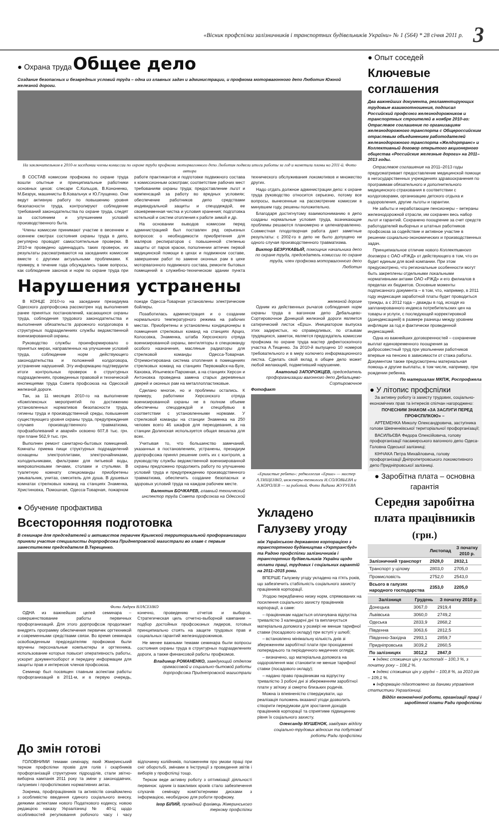«Вісник профспілки залізничників і транспортних будівельників України» № 1 (564) * 28 січня 2011 р. 3
● Охрана труда
Общее дело
Создание безопасных и безвредных условий труда – одна из главных задач и администрации, и профкома моторвагонного депо Люботин Южной железной дороги.
На заключительном в 2010-м заседании члены комиссии по охране труда профкома моторвагонного депо Люботин подвели итоги работы за год и наметили планы на 2011-й. Фото автора
В СОСТАВ комиссии профкома по охране труда вошли опытные и принципиальные работники основных цехов: слесари С.Кольцов, В.Кононенко, М.Безрук, машинисты В.Ковальчук и Ю.Глущенко. Они ведут активную работу по повышению уровня безопасности труда, контролируют соблюдение требований законодательства по охране труда, следят за состоянием и улучшением условий производственного быта.
Члены комиссии принимают участие в весеннем и осеннем смотрах состояния охраны труда в депо, регулярно проводят самостоятельные проверки. В 2010-м проведено одиннадцать таких проверок, их результаты рассматриваются на заседаниях комиссии вместе с другими актуальными проблемами. К примеру, в течение года обсуждались такие вопросы, как соблюдение законов и норм по охране труда при работе практикантов и подготовке подвижного состава к комиссионным осмотрам; соответствие рабочих мест требованиям охраны труда; предоставление льгот и компенсаций за работу во вредных условиях; обеспечение работников депо средствами индивидуальной защиты и спецодеждой, ее своевременная чистка и условия хранения; подготовка котельной и систем отопления к работе зимой и др.
На основании выводов комиссии перед администрацией был поставлен ряд серьезных вопросов: о необходимости приобретения для маляров респираторов с повышенной степенью защиты от паров краски, пополнении аптечек первой медицинской помощи в цехах и подвижном составе, завершении работ по замене оконных рам в цехе моторвагонного подвижного состава, ремонте бытовых помещений в служебно-техническом здании пункта технического обслуживания локомотивов и множество других.
Надо отдать должное администрации депо: к охране труда руководство относится серьезно, потому все вопросы, вынесенные на рассмотрение комиссии в минувшем году, решены положительно.
Благодаря достигнутому взаимопониманию в депо созданы нормальные условия труда, возникающие проблемы решаются планомерно и целенаправленно. Совместная плодотворная работа дает заметные результаты: с 2002-го в депо не было допущено ни одного случая производственного травматизма.
Виктор БЕЗРУКАВЫЙ, помощник начальника депо по охране труда, председатель комиссии по охране труда, член профкома моторвагонного депо Люботин
Нарушения устранены
В КОНЦЕ 2010-го на заседании президиума Одесского дорпрофсожа рассмотрен ход выполнения ранее принятых постановлений, касающихся охраны труда, соблюдения трудового законодательства и выполнения обязательств дорожного колдоговора в структурных подразделениях службы ведомственной военизированной охраны.
Руководство службы проинформировало о принятых мерах, направленных на улучшение условий труда, соблюдение норм действующего законодательства и положений колдоговора, устранение нарушений. Эту информацию подтвердили итоги контрольных проверок в структурных подразделениях, проведенных правовой и технической инспекциями труда Совета профсоюза на Одесской железной дороге.
Так, за 11 месяцев 2010-го на выполнение «Комплексных мероприятий по достижению установленных нормативов безопасности труда, гигиены труда и производственной среды, повышения существующего уровня охраны труда, предупреждения случаев производственного травматизма, профзаболеваний и аварий» освоено 607,8 тыс. грн. при плане 562,9 тыс. грн.
Выполнен ремонт санитарно-бытовых помещений. Комнаты приема пищи структурных подразделений оснащены электроплитами, электрочайниками, холодильниками, фильтрами для питьевой воды, микроволновыми печами, столами и стульями. В туалетную комнату спецкоманды приобретены умывальник, унитаз, смеситель для душа. В душевых комнатах стрелковых команд на станциях Знаменка, Христиновка, Помошная, Одесса-Товарная, пожарном поезде Одесса-Товарная установлены электрические бойлеры.
Позаботилась администрация и о создании нормального температурного режима на рабочих местах. Приобретены и установлены кондиционеры в помещения стрелковых команд на станциях Арциз, Колосовка, Знаменка, штаба Херсонского отряда военизированной охраны, вентиляторы в спецкоманду особого назначения, масляные радиаторы для стрелковой команды Одесса-Товарная. Отремонтирована система отопления в помещениях стрелковых команд на станциях Первомайск-на-Буге, Каховка, Ильичевск-Паромная, а на станциях Херсон и Антоновка проведена замена старых деревянных дверей и оконных рам на металлопластиковые.
Сделано многое, но и проблемы остались. К примеру, работники Херсонского отряда военизированной охраны не в полном объеме обеспечены спецодеждой и спецобувью в соответствии с установленными нормами. У стрелковой команды на станции Знаменка на 250 человек всего 46 шкафов для переодевания, а на станции Долинская используется общая вешалка для всех.
Учитывая то, что большинство замечаний, указанных в постановлениях, устранены, президиум дорпрофсожа принял решение снять их с контроля, а руководству службы ведомственной военизированной охраны предложено продолжить работу по улучшению условий труда и предупреждению производственного травматизма, обеспечить создание безопасных и здоровых условий труда на каждом рабочем месте.
Валентин БОЧКАРЕВ, главный технический инспектор труда Совета профсоюза на Одесской железной дороге
Одним из действенных рычагов соблюдения норм охраны труда в вагонном депо Дебальцево-Сортировочное Донецкой железной дороги является сатирический листок «Ерш». Инициатором выпуска этих задиристых, но справедливых, по отзывам трудящихся, заметок, является председатель комиссии профкома по охране труда мастер дефектоскопного участка А.Тищенко. За 2010-й выпущено 10 номеров требовательного и в меру колючего информационного листка. Сделать свой вклад в общее дело может любой желающий, подметивший нарушение.
Анатолий ЗАПОРОЖЦЕВ, председатель профорганизации вагонного депо Дебальцево-Сортировочное
Фотофакт
«Ершистые ребята»: редколлегия «Ерша» — мастер А.ТИЩЕНКО, инженеры-технологи И.СОЛОВЬЕВА и А.КОРОЛЕВ — за работой. Фото Вадима ЖУРУЕВА
● Обучение профактива
Всесторонняя подготовка
В семинаре для председателей и активистов первичек Крымской территориальной профорганизации приняли участие специалисты дорпрофсожа Приднепровской магистрали во главе с первым заместителем председателя В.Терещенко.
Фото Андрея ВЛАСЕНКО
ОДНА из важнейших целей семинара – совершенствование работы первичных профорганизаций. Для этого дорпрофсож продолжает внедрять программу обеспечения первичек оргтехникой и современными средствами связи. Во время семинара освобожденным председателям профкомов были вручены персональные компьютеры и оргтехника, использование которых повысит оперативность работы, ускорит документооборот и передачу информации для защиты прав и интересов членов профсоюза.
Семинар был посвящен главным аспектам работы профорганизаций в 2011-м, и в первую очередь, конечно, проведению отчетов и выборов. Стратегическая цель отчетно-выборной кампании – подбор достойных профсоюзных лидеров, готовых принципиально стоять на защите трудовых прав и социальных гарантий железнодорожников.
Не менее важными темами семинара были вопросы состояния охраны труда в структурных подразделениях дороги, а также финансовой работы профкомов.
Владимир РОМАНЕНКО, заведующий отделом оргмассовой и социально-бытовой работы дорпрофсожа Приднепровской магистрали
Укладено Галузеву угоду
між Українською державною корпорацією з транспортного будівництва «Укртрансбуд» та Радою профспілки залізничників і транспортних будівельників України щодо оплати праці, трудових і соціальних гарантій на 2011–2015 роки.
ВПЕРШЕ Галузеву угоду укладено на п'ять років, що забезпечить стабільність соціального захисту працівників корпорації.
Угодою передбачено низку норм, спрямованих на посилення соціального захисту працівників корпорації, а саме:
– працівникам надається оплачувана відпустка тривалістю 3 календарні дні та виплачується матеріальна допомога у розмірі не менше тарифної ставки (посадового окладу) при вступі у шлюб;
– встановлено мінімальну кількість днів зі збереженням заробітної плати при проходженні попереднього та періодичного медичних оглядів;
– визначено, що матеріальна допомога на оздоровлення має становити не менше тарифної ставки (посадового окладу);
– надано право працівникам на відпустку тривалістю 3 робочі дні зі збереженням заробітної плати у зв'язку зі смертю близьких родичів.
Можна із впевненістю стверджувати, що реалізація положень вказаної угоди дозволить створити передумови для зростання доходів працівників корпорації та сприятиме підвищенню рівня їх соціального захисту.
Олександр МУШЕНОК, завідувач відділу соціально-трудових відносин та побутової роботи Ради профспілки
До змін готові
ГОЛОВНИМИ темами семінару, який Жмеринський терком профспілки провів для голів і скарбників профорганізацій структурних підрозділів, стали звітно-виборна кампанія 2011 року та зміни у законодавчих, галузевих і профспілкових нормативних актах.
Зокрема, профпрацівників та активістів ознайомлено з особливістю введення єдиного соціального внеску, деякими аспектами нового Податкового кодексу, новою редакцією наказу Укрзалізниці № 40-Ц щодо особливостей регулювання робочого часу і часу відпочинку колійників, положенням про умови праці при сніг оборотьбі, змінами в Інструкції з проведення звітів і виборів у профспілці тощо.
Терком веде активну роботу з оптимізації діяльності первинок: одним із важливих кроків стало забезпечення слухачів семінару комп'ютерними дисками з інформацією, необхідною для роботи профкому.
Ігор БІЛИЙ, провідний фахівець Жмеринського теркому профспілки
● Опыт соседей
Ключевые соглашения
Два важнейших документа, регламентирующих трудовые взаимоотношения, подписал Российский профсоюз железнодорожников и транспортных строителей в ноябре 2010-го: Отраслевое соглашение по организациям железнодорожного транспорта с Общероссийским отраслевым объединением работодателей железнодорожного транспорта «Желдортранс» и Коллективный договор открытого акционерного общества «Российские железные дороги» на 2011–2013 годы.
Отраслевое соглашение на 2011–2013 годы предусматривает предоставление медицинской помощи в негосударственных учреждениях здравоохранения по программам обязательного и дополнительного медицинского страхования в соответствии с колдоговорами, организацию детского отдыха и оздоровления, другие льготы и гарантии.
Не забыты и неработающие пенсионеры – ветераны железнодорожной отрасли, им сохранен весь набор льгот и гарантий. Сохранено поощрение за счет средств работодателей выборных и штатных работников профсоюза за содействие и активное участие в решении социально-экономических и производственных задач.
Принципиальное отличие нового Коллективного договора с ОАО «РЖД» от действующего в том, что он будет единым для всей компании. При этом предусмотрено, что региональные особенности могут быть закреплены отдельными локальными нормативными актами ОАО «РЖД» и его филиалов в пределах их бюджетов. Основные моменты подписанного документа – в том, что, например, в 2011 году индексация заработной платы будет проводиться трижды, а с 2012 года – дважды в год, исходя из запланированного индекса потребительских цен на товары и услуги, с последующей корректировкой (доиндексацией) в размере разницы между уровнем инфляции за год и фактически проведенной индексацией.
Одна из важнейших договоренностей – сохранение выплат единовременного поощрения за добросовестный труд при увольнении работников впервые на пенсию в зависимости от стажа работы. Документом также предусмотрены материальная помощь и другие выплаты, в том числе, например, при рождении ребенка.
По материалам МКПЖ, Роспрофжела
● У літопис профспілки
За активну роботу із захисту трудових, соціально-економічних прав та інтересів спілчан нагороджено:
ПОЧЕСНИМ ЗНАКОМ «ЗА ЗАСЛУГИ ПЕРЕД ПРОФСПІЛКОЮ» –
АРТЕМЕНКА Миколу Олександровича, заступника голови Шевченківської територіальної профорганізації;
ВАСИЛЬЄВА Федора Олексійовича, голову профорганізації пасажирського вагонного депо Одеса-Головна Одеської залізниці;
КІНЧАКА Петра Михайловича, голову профорганізації Дніпропетровського локомотивного депо Придніпровської залізниці.
● Заробітна плата – основна гарантія
Середня заробітна плата працівників (грн.)
| | Листопад | З початку 2010 р. |
| --- | --- | --- |
| Залізничний транспорт | 2928,0 | 2832,1 |
| Транспорт у цілому | 2803,0 | 2705,0 |
| Промисловість | 2752,0 | 2543,0 |
| Всього в галузях народного господарства | 2353,0 | 2205,0 |
| Залізниця | Грудень | З початку 2010 р. |
| --- | --- | --- |
| Донецька | 3067,0 | 2919,4 |
| Львівська | 3060,0 | 2749,2 |
| Одеська | 2833,9 | 2868,2 |
| Південна | 3063,6 | 2812,5 |
| Південно-Західна | 2993,1 | 2859,7 |
| Придніпровська | 3039,2 | 2860,5 |
| По залізницях | 3012,2 | 2847,0 |
● Індекс споживчих цін у листопаді – 100,3 %, з початку року – 108,2 %.
● Індекс споживчих цін у грудні – 100,8 %, за 2010 рік – 109,1 %.
● Інформацію підготовлено за даними управління статистики Укрзалізниці.
Відділ економічної роботи, організації праці і заробітної плати Ради профспілки